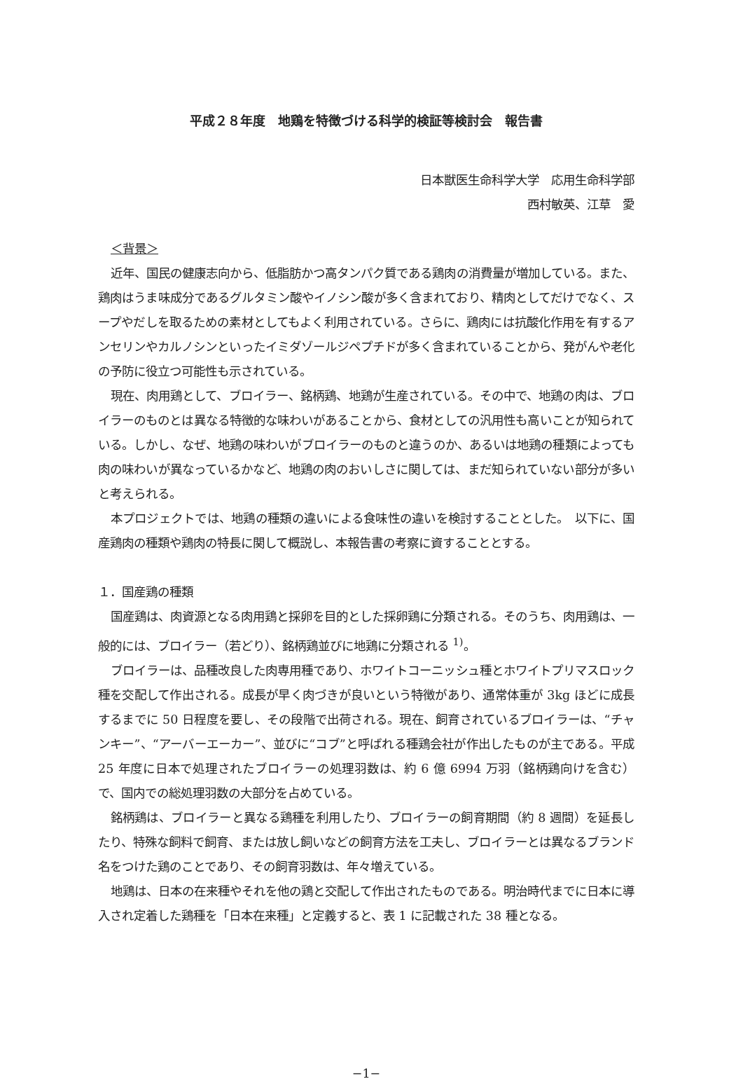平成２８年度　地鶏を特徴づける科学的検証等検討会　報告書
日本獣医生命科学大学　応用生命科学部
西村敏英、江草　愛
＜背景＞
近年、国民の健康志向から、低脂肪かつ高タンパク質である鶏肉の消費量が増加している。また、鶏肉はうま味成分であるグルタミン酸やイノシン酸が多く含まれており、精肉としてだけでなく、スープやだしを取るための素材としてもよく利用されている。さらに、鶏肉には抗酸化作用を有するアンセリンやカルノシンといったイミダゾールジペプチドが多く含まれていることから、発がんや老化の予防に役立つ可能性も示されている。
現在、肉用鶏として、ブロイラー、銘柄鶏、地鶏が生産されている。その中で、地鶏の肉は、ブロイラーのものとは異なる特徴的な味わいがあることから、食材としての汎用性も高いことが知られている。しかし、なぜ、地鶏の味わいがブロイラーのものと違うのか、あるいは地鶏の種類によっても肉の味わいが異なっているかなど、地鶏の肉のおいしさに関しては、まだ知られていない部分が多いと考えられる。
本プロジェクトでは、地鶏の種類の違いによる食味性の違いを検討することとした。　以下に、国産鶏肉の種類や鶏肉の特長に関して概説し、本報告書の考察に資することとする。
１．国産鶏の種類
国産鶏は、肉資源となる肉用鶏と採卵を目的とした採卵鶏に分類される。そのうち、肉用鶏は、一般的には、ブロイラー（若どり）、銘柄鶏並びに地鶏に分類される <sup>1)</sup>。
ブロイラーは、品種改良した肉専用種であり、ホワイトコーニッシュ種とホワイトプリマスロック種を交配して作出される。成長が早く肉づきが良いという特徴があり、通常体重が 3kg ほどに成長するまでに 50 日程度を要し、その段階で出荷される。現在、飼育されているブロイラーは、“チャンキー”、“アーバーエーカー”、並びに“コブ”と呼ばれる種鶏会社が作出したものが主である。平成 25 年度に日本で処理されたブロイラーの処理羽数は、約 6 億 6994 万羽（銘柄鶏向けを含む）で、国内での総処理羽数の大部分を占めている。
銘柄鶏は、ブロイラーと異なる鶏種を利用したり、ブロイラーの飼育期間（約 8 週間）を延長したり、特殊な飼料で飼育、または放し飼いなどの飼育方法を工夫し、ブロイラーとは異なるブランド名をつけた鶏のことであり、その飼育羽数は、年々増えている。
地鶏は、日本の在来種やそれを他の鶏と交配して作出されたものである。明治時代までに日本に導入され定着した鶏種を「日本在来種」と定義すると、表 1 に記載された 38 種となる。
−1−